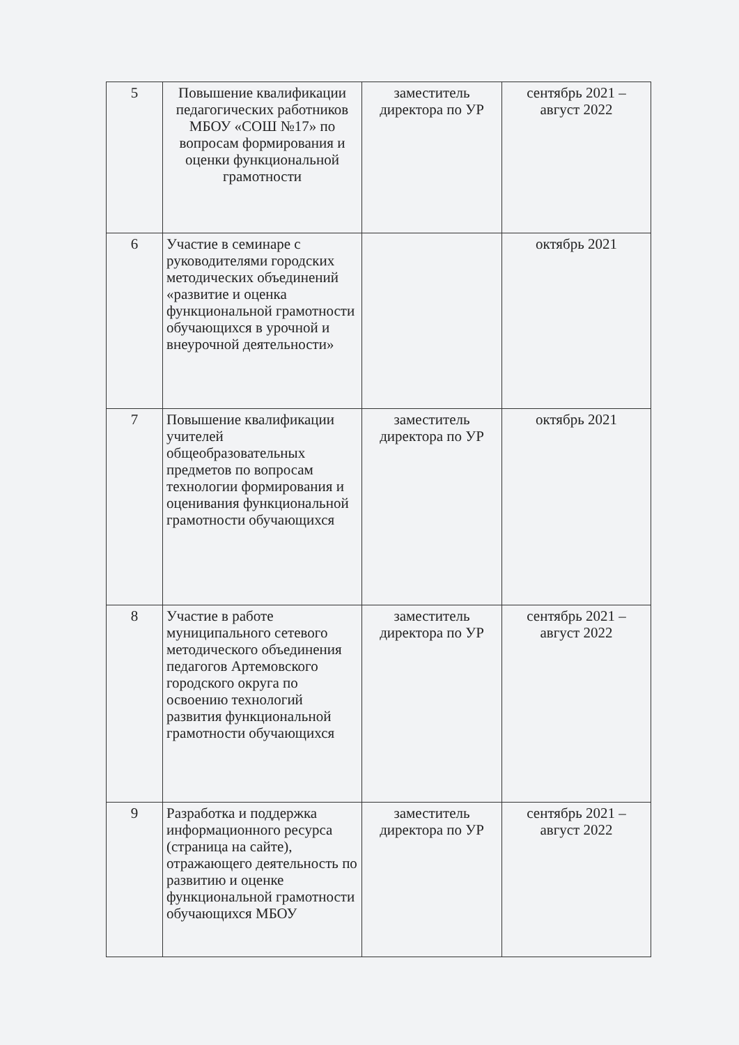| 5 | Повышение квалификации педагогических работников МБОУ «СОШ №17» по вопросам формирования и оценки функциональной грамотности | заместитель директора по УР | сентябрь 2021 – август 2022 |
| 6 | Участие в семинаре с руководителями городских методических объединений «развитие и оценка функциональной грамотности обучающихся в урочной и внеурочной деятельности» | | октябрь 2021 |
| 7 | Повышение квалификации учителей общеобразовательных предметов по вопросам технологии формирования и оценивания функциональной грамотности обучающихся | заместитель директора по УР | октябрь 2021 |
| 8 | Участие в работе муниципального сетевого методического объединения педагогов Артемовского городского округа по освоению технологий развития функциональной грамотности обучающихся | заместитель директора по УР | сентябрь 2021 – август 2022 |
| 9 | Разработка и поддержка информационного ресурса (страница на сайте), отражающего деятельность по развитию и оценке функциональной грамотности обучающихся МБОУ | заместитель директора по УР | сентябрь 2021 – август 2022 |